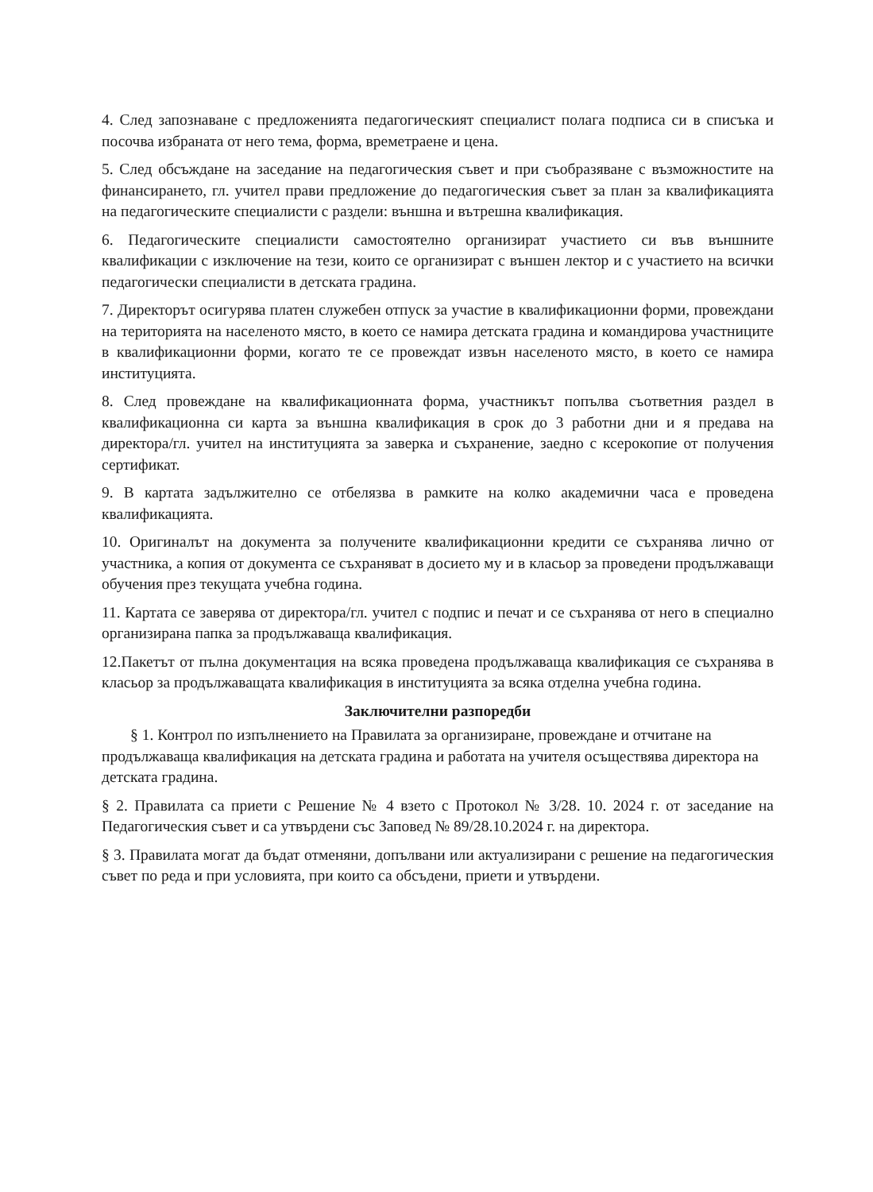4. След запознаване с предложенията педагогическият специалист полага подписа си в списъка и посочва избраната от него тема, форма, времетраене и цена.
5. След обсъждане на заседание на педагогическия съвет и при съобразяване с възможностите на финансирането, гл. учител прави предложение до педагогическия съвет за план за квалификацията на педагогическите специалисти с раздели: външна и вътрешна квалификация.
6. Педагогическите специалисти самостоятелно организират участието си във външните квалификации с изключение на тези, които се организират с външен лектор и с участието на всички педагогически специалисти в детската градина.
7. Директорът осигурява платен служебен отпуск за участие в квалификационни форми, провеждани на територията на населеното място, в което се намира детската градина и командирова участниците в квалификационни форми, когато те се провеждат извън населеното място, в което се намира институцията.
8. След провеждане на квалификационната форма, участникът попълва съответния раздел в квалификационна си карта за външна квалификация в срок до 3 работни дни и я предава на директора/гл. учител на институцията за заверка и съхранение, заедно с ксерокопие от получения сертификат.
9. В картата задължително се отбелязва в рамките на колко академични часа е проведена квалификацията.
10. Оригиналът на документа за получените квалификационни кредити се съхранява лично от участника, а копия от документа се съхраняват в досието му и в класьор за проведени продължаващи обучения през текущата учебна година.
11. Картата се заверява от директора/гл. учител с подпис и печат и се съхранява от него в специално организирана папка за продължаваща квалификация.
12.Пакетът от пълна документация на всяка проведена продължаваща квалификация се съхранява в класьор за продължаващата квалификация в институцията за всяка отделна учебна година.
Заключителни разпоредби
§ 1. Контрол по изпълнението на Правилата за организиране, провеждане и отчитане на продължаваща квалификация на детската градина и работата на учителя осъществява директора на детската градина.
§ 2. Правилата са приети с Решение № 4 взето с Протокол № 3/28. 10. 2024 г. от заседание на Педагогическия съвет и са утвърдени със Заповед № 89/28.10.2024 г. на директора.
§ 3. Правилата могат да бъдат отменяни, допълвани или актуализирани с решение на педагогическия съвет по реда и при условията, при които са обсъдени, приети и утвърдени.